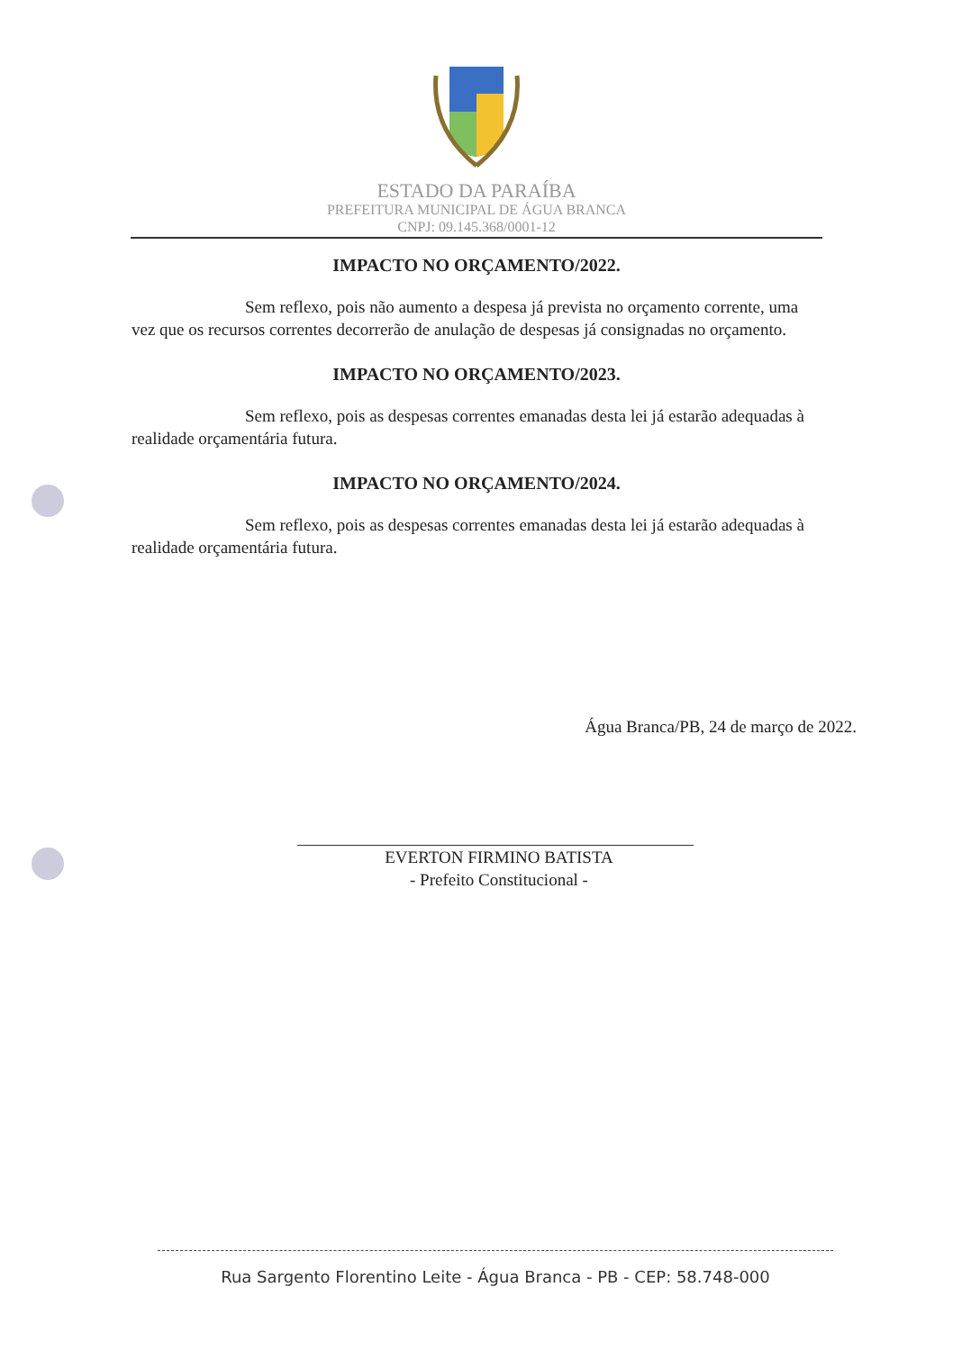ESTADO DA PARAÍBA
PREFEITURA MUNICIPAL DE ÁGUA BRANCA
CNPJ: 09.145.368/0001-12
IMPACTO NO ORÇAMENTO/2022.
Sem reflexo, pois não aumento a despesa já prevista no orçamento corrente, uma vez que os recursos correntes decorrerão de anulação de despesas já consignadas no orçamento.
IMPACTO NO ORÇAMENTO/2023.
Sem reflexo, pois as despesas correntes emanadas desta lei já estarão adequadas à realidade orçamentária futura.
IMPACTO NO ORÇAMENTO/2024.
Sem reflexo, pois as despesas correntes emanadas desta lei já estarão adequadas à realidade orçamentária futura.
Água Branca/PB, 24 de março de 2022.
EVERTON FIRMINO BATISTA
- Prefeito Constitucional -
Rua Sargento Florentino Leite - Água Branca - PB - CEP: 58.748-000